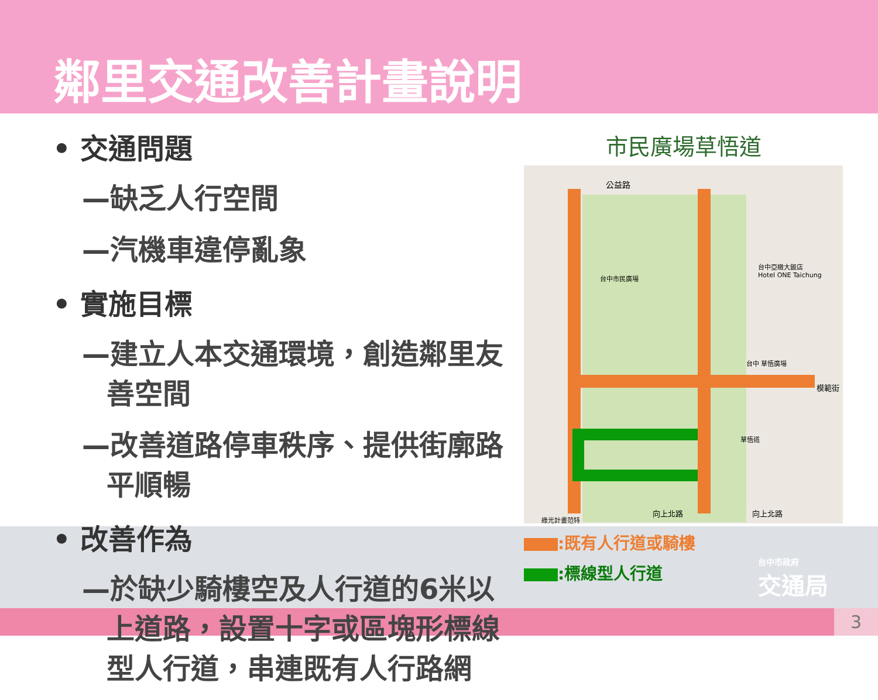鄰里交通改善計畫說明
3
• 交通問題
—缺乏人行空間
—汽機車違停亂象
• 實施目標
—建立人本交通環境，創造鄰里友善空間
—改善道路停車秩序、提供街廓路平順暢
• 改善作為
—於缺少騎樓空及人行道的6米以上道路，設置十字或區塊形標線型人行道，串連既有人行路網
市民廣場草悟道
公益路
台中市民廣場
台中亞緻大飯店
Hotel ONE Taichung
台中 草悟廣場
草悟道
向上北路 向上北路
模範街
綠光計畫范特
:既有人行道或騎樓
:標線型人行道
台中市政府
交通局